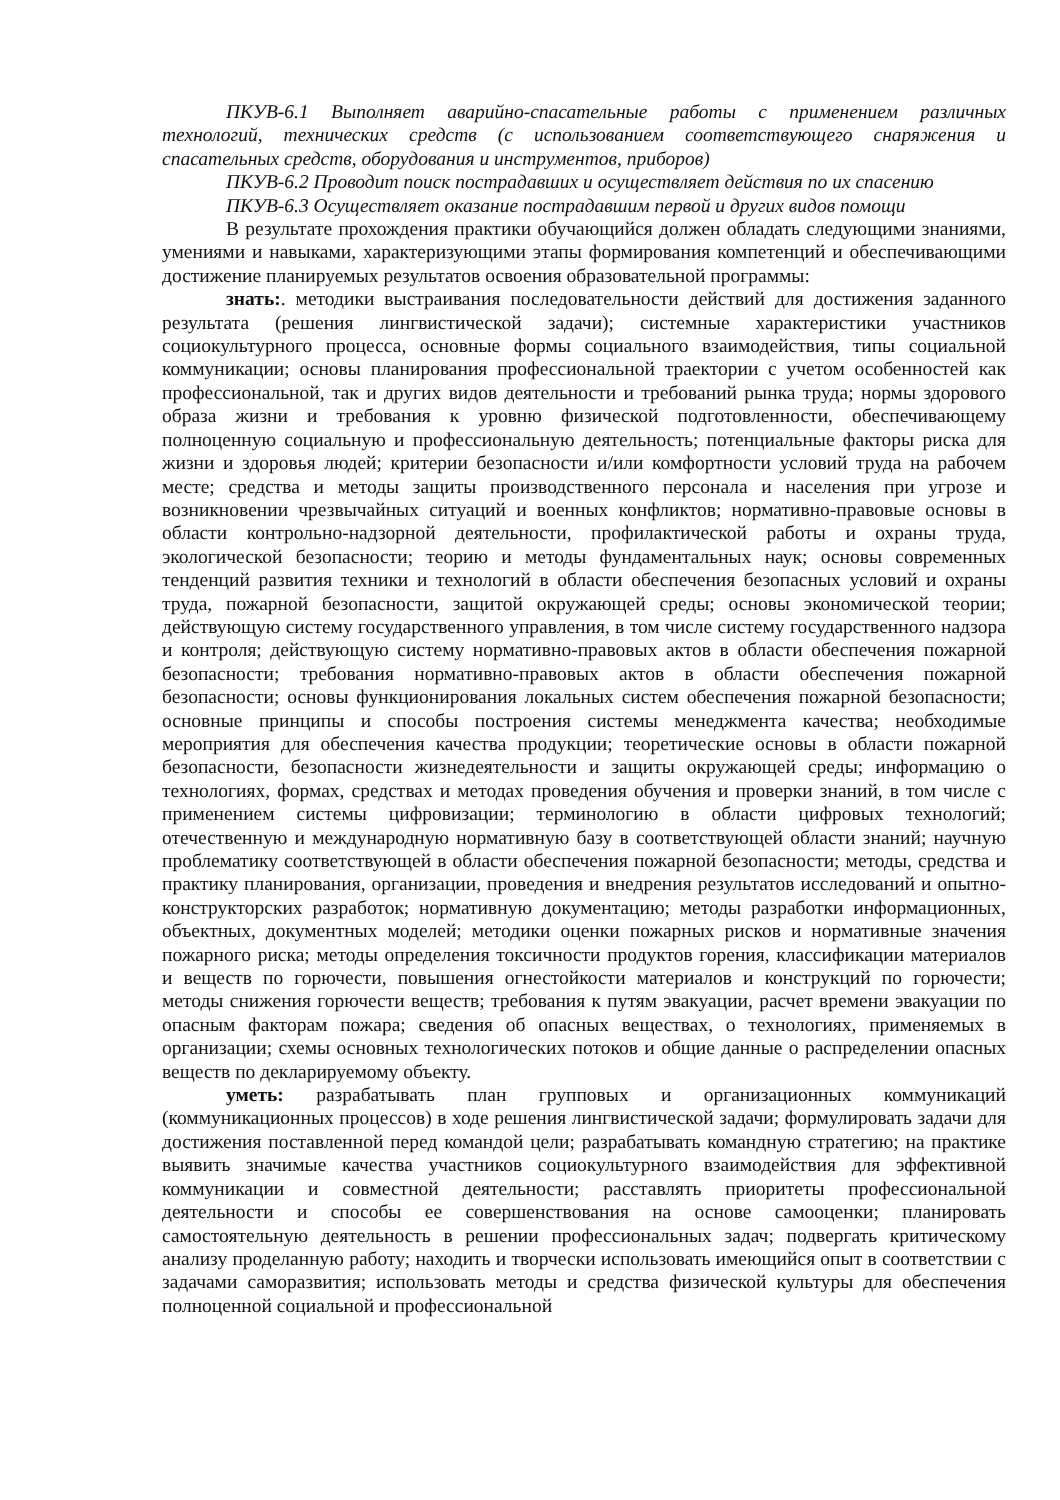ПКУВ-6.1 Выполняет аварийно-спасательные работы с применением различных технологий, технических средств (с использованием соответствующего снаряжения и спасательных средств, оборудования и инструментов, приборов)
ПКУВ-6.2 Проводит поиск пострадавших и осуществляет действия по их спасению
ПКУВ-6.3 Осуществляет оказание пострадавшим первой и других видов помощи
В результате прохождения практики обучающийся должен обладать следующими знаниями, умениями и навыками, характеризующими этапы формирования компетенций и обеспечивающими достижение планируемых результатов освоения образовательной программы:
знать:. методики выстраивания последовательности действий для достижения заданного результата (решения лингвистической задачи); системные характеристики участников социокультурного процесса, основные формы социального взаимодействия, типы социальной коммуникации; основы планирования профессиональной траектории с учетом особенностей как профессиональной, так и других видов деятельности и требований рынка труда; нормы здорового образа жизни и требования к уровню физической подготовленности, обеспечивающему полноценную социальную и профессиональную деятельность; потенциальные факторы риска для жизни и здоровья людей; критерии безопасности и/или комфортности условий труда на рабочем месте; средства и методы защиты производственного персонала и населения при угрозе и возникновении чрезвычайных ситуаций и военных конфликтов; нормативно-правовые основы в области контрольно-надзорной деятельности, профилактической работы и охраны труда, экологической безопасности; теорию и методы фундаментальных наук; основы современных тенденций развития техники и технологий в области обеспечения безопасных условий и охраны труда, пожарной безопасности, защитой окружающей среды; основы экономической теории; действующую систему государственного управления, в том числе систему государственного надзора и контроля; действующую систему нормативно-правовых актов в области обеспечения пожарной безопасности; требования нормативно-правовых актов в области обеспечения пожарной безопасности; основы функционирования локальных систем обеспечения пожарной безопасности; основные принципы и способы построения системы менеджмента качества; необходимые мероприятия для обеспечения качества продукции; теоретические основы в области пожарной безопасности, безопасности жизнедеятельности и защиты окружающей среды; информацию о технологиях, формах, средствах и методах проведения обучения и проверки знаний, в том числе с применением системы цифровизации; терминологию в области цифровых технологий; отечественную и международную нормативную базу в соответствующей области знаний; научную проблематику соответствующей в области обеспечения пожарной безопасности; методы, средства и практику планирования, организации, проведения и внедрения результатов исследований и опытно-конструкторских разработок; нормативную документацию; методы разработки информационных, объектных, документных моделей; методики оценки пожарных рисков и нормативные значения пожарного риска; методы определения токсичности продуктов горения, классификации материалов и веществ по горючести, повышения огнестойкости материалов и конструкций по горючести; методы снижения горючести веществ; требования к путям эвакуации, расчет времени эвакуации по опасным факторам пожара; сведения об опасных веществах, о технологиях, применяемых в организации; схемы основных технологических потоков и общие данные о распределении опасных веществ по декларируемому объекту.
уметь: разрабатывать план групповых и организационных коммуникаций (коммуникационных процессов) в ходе решения лингвистической задачи; формулировать задачи для достижения поставленной перед командой цели; разрабатывать командную стратегию; на практике выявить значимые качества участников социокультурного взаимодействия для эффективной коммуникации и совместной деятельности; расставлять приоритеты профессиональной деятельности и способы ее совершенствования на основе самооценки; планировать самостоятельную деятельность в решении профессиональных задач; подвергать критическому анализу проделанную работу; находить и творчески использовать имеющийся опыт в соответствии с задачами саморазвития; использовать методы и средства физической культуры для обеспечения полноценной социальной и профессиональной